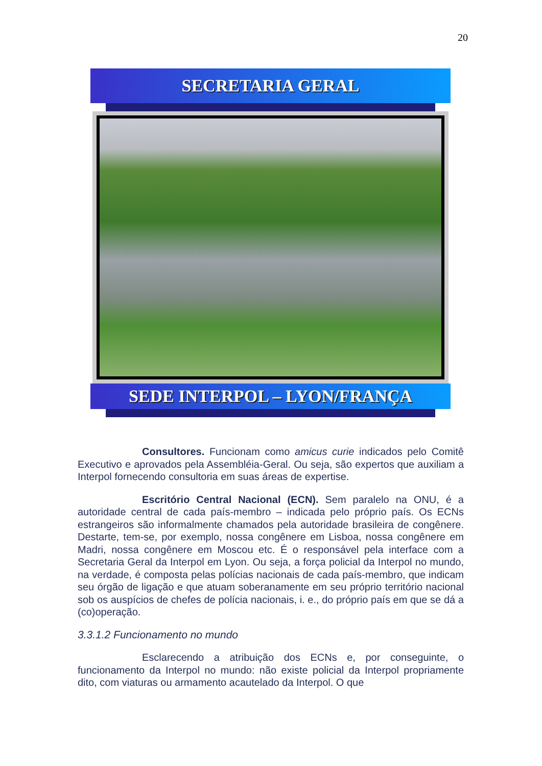20
SECRETARIA GERAL
SEDE INTERPOL – LYON/FRANÇA
Consultores. Funcionam como amicus curie indicados pelo Comitê Executivo e aprovados pela Assembléia-Geral. Ou seja, são expertos que auxiliam a Interpol fornecendo consultoria em suas áreas de expertise.
Escritório Central Nacional (ECN). Sem paralelo na ONU, é a autoridade central de cada país-membro – indicada pelo próprio país. Os ECNs estrangeiros são informalmente chamados pela autoridade brasileira de congênere. Destarte, tem-se, por exemplo, nossa congênere em Lisboa, nossa congênere em Madri, nossa congênere em Moscou etc. É o responsável pela interface com a Secretaria Geral da Interpol em Lyon. Ou seja, a força policial da Interpol no mundo, na verdade, é composta pelas polícias nacionais de cada país-membro, que indicam seu órgão de ligação e que atuam soberanamente em seu próprio território nacional sob os auspícios de chefes de polícia nacionais, i. e., do próprio país em que se dá a (co)operação.
3.3.1.2 Funcionamento no mundo
Esclarecendo a atribuição dos ECNs e, por conseguinte, o funcionamento da Interpol no mundo: não existe policial da Interpol propriamente dito, com viaturas ou armamento acautelado da Interpol. O que